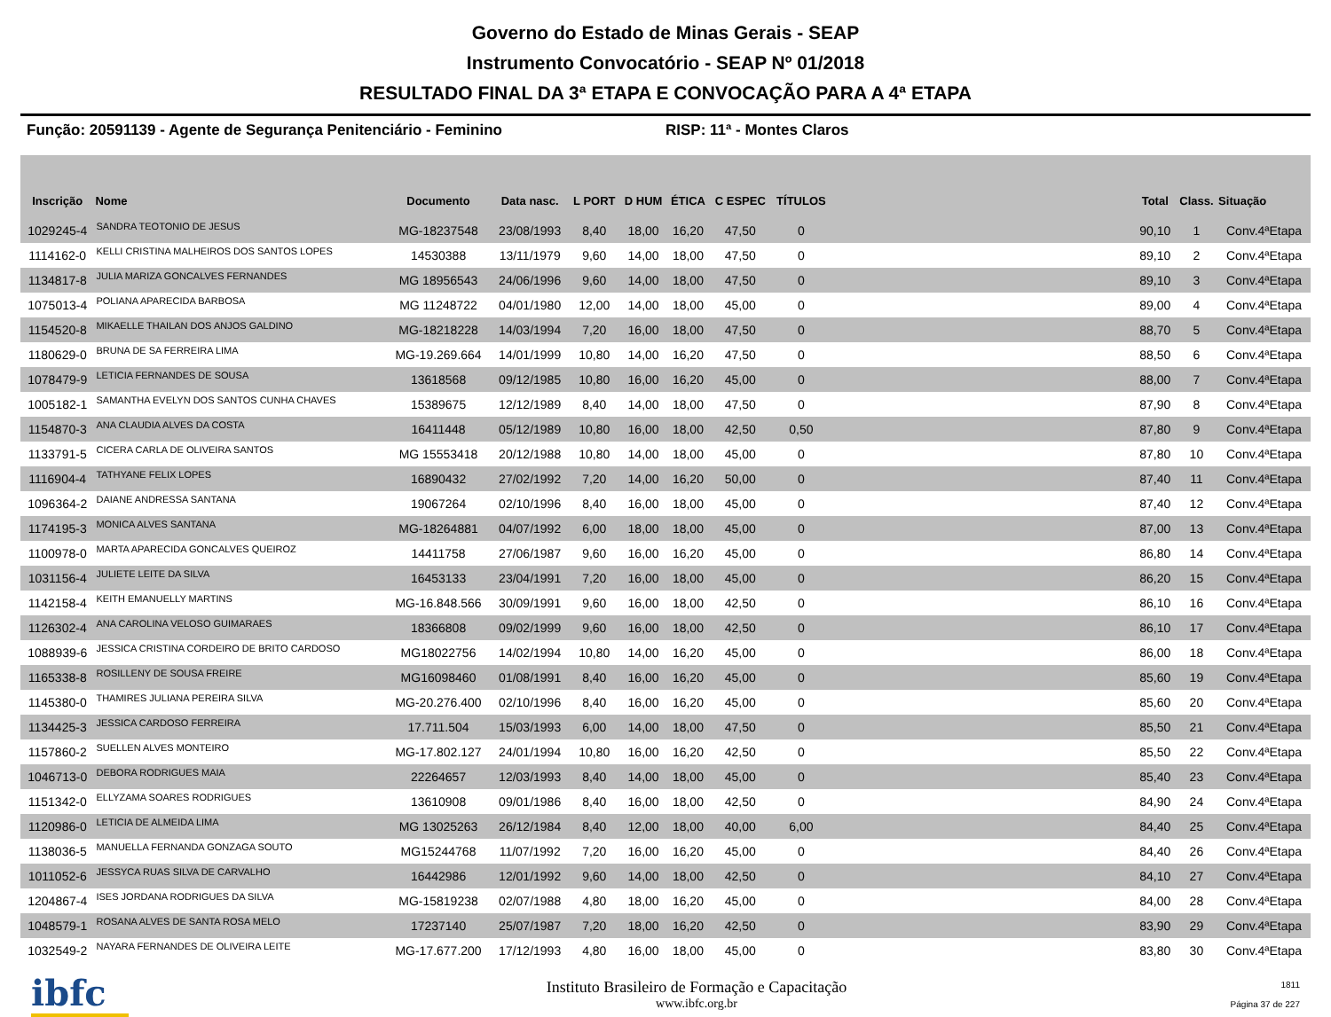Governo do Estado de Minas Gerais - SEAP
Instrumento Convocatório - SEAP Nº 01/2018
RESULTADO FINAL DA 3ª ETAPA E CONVOCAÇÃO PARA A 4ª ETAPA
Função: 20591139 - Agente de Segurança Penitenciário - Feminino RISP: 11ª - Montes Claros
| Inscrição | Nome | Documento | Data nasc. | L PORT | D HUM | ÉTICA | C ESPEC | TÍTULOS | | Total | Class. | Situação |
| --- | --- | --- | --- | --- | --- | --- | --- | --- | --- | --- | --- | --- |
| 1029245-4 | SANDRA TEOTONIO DE JESUS | MG-18237548 | 23/08/1993 | 8,40 | 18,00 | 16,20 | 47,50 | 0 | | 90,10 | 1 | Conv.4ªEtapa |
| 1114162-0 | KELLI CRISTINA MALHEIROS DOS SANTOS LOPES | 14530388 | 13/11/1979 | 9,60 | 14,00 | 18,00 | 47,50 | 0 | | 89,10 | 2 | Conv.4ªEtapa |
| 1134817-8 | JULIA MARIZA GONCALVES FERNANDES | MG 18956543 | 24/06/1996 | 9,60 | 14,00 | 18,00 | 47,50 | 0 | | 89,10 | 3 | Conv.4ªEtapa |
| 1075013-4 | POLIANA APARECIDA BARBOSA | MG 11248722 | 04/01/1980 | 12,00 | 14,00 | 18,00 | 45,00 | 0 | | 89,00 | 4 | Conv.4ªEtapa |
| 1154520-8 | MIKAELLE THAILAN DOS ANJOS GALDINO | MG-18218228 | 14/03/1994 | 7,20 | 16,00 | 18,00 | 47,50 | 0 | | 88,70 | 5 | Conv.4ªEtapa |
| 1180629-0 | BRUNA DE SA FERREIRA LIMA | MG-19.269.664 | 14/01/1999 | 10,80 | 14,00 | 16,20 | 47,50 | 0 | | 88,50 | 6 | Conv.4ªEtapa |
| 1078479-9 | LETICIA FERNANDES DE SOUSA | 13618568 | 09/12/1985 | 10,80 | 16,00 | 16,20 | 45,00 | 0 | | 88,00 | 7 | Conv.4ªEtapa |
| 1005182-1 | SAMANTHA EVELYN DOS SANTOS CUNHA CHAVES | 15389675 | 12/12/1989 | 8,40 | 14,00 | 18,00 | 47,50 | 0 | | 87,90 | 8 | Conv.4ªEtapa |
| 1154870-3 | ANA CLAUDIA ALVES DA COSTA | 16411448 | 05/12/1989 | 10,80 | 16,00 | 18,00 | 42,50 | 0,50 | | 87,80 | 9 | Conv.4ªEtapa |
| 1133791-5 | CICERA CARLA DE OLIVEIRA SANTOS | MG 15553418 | 20/12/1988 | 10,80 | 14,00 | 18,00 | 45,00 | 0 | | 87,80 | 10 | Conv.4ªEtapa |
| 1116904-4 | TATHYANE FELIX LOPES | 16890432 | 27/02/1992 | 7,20 | 14,00 | 16,20 | 50,00 | 0 | | 87,40 | 11 | Conv.4ªEtapa |
| 1096364-2 | DAIANE ANDRESSA SANTANA | 19067264 | 02/10/1996 | 8,40 | 16,00 | 18,00 | 45,00 | 0 | | 87,40 | 12 | Conv.4ªEtapa |
| 1174195-3 | MONICA ALVES SANTANA | MG-18264881 | 04/07/1992 | 6,00 | 18,00 | 18,00 | 45,00 | 0 | | 87,00 | 13 | Conv.4ªEtapa |
| 1100978-0 | MARTA APARECIDA GONCALVES QUEIROZ | 14411758 | 27/06/1987 | 9,60 | 16,00 | 16,20 | 45,00 | 0 | | 86,80 | 14 | Conv.4ªEtapa |
| 1031156-4 | JULIETE LEITE DA SILVA | 16453133 | 23/04/1991 | 7,20 | 16,00 | 18,00 | 45,00 | 0 | | 86,20 | 15 | Conv.4ªEtapa |
| 1142158-4 | KEITH EMANUELLY MARTINS | MG-16.848.566 | 30/09/1991 | 9,60 | 16,00 | 18,00 | 42,50 | 0 | | 86,10 | 16 | Conv.4ªEtapa |
| 1126302-4 | ANA CAROLINA VELOSO GUIMARAES | 18366808 | 09/02/1999 | 9,60 | 16,00 | 18,00 | 42,50 | 0 | | 86,10 | 17 | Conv.4ªEtapa |
| 1088939-6 | JESSICA CRISTINA CORDEIRO DE BRITO CARDOSO | MG18022756 | 14/02/1994 | 10,80 | 14,00 | 16,20 | 45,00 | 0 | | 86,00 | 18 | Conv.4ªEtapa |
| 1165338-8 | ROSILLENY DE SOUSA FREIRE | MG16098460 | 01/08/1991 | 8,40 | 16,00 | 16,20 | 45,00 | 0 | | 85,60 | 19 | Conv.4ªEtapa |
| 1145380-0 | THAMIRES JULIANA PEREIRA SILVA | MG-20.276.400 | 02/10/1996 | 8,40 | 16,00 | 16,20 | 45,00 | 0 | | 85,60 | 20 | Conv.4ªEtapa |
| 1134425-3 | JESSICA CARDOSO FERREIRA | 17.711.504 | 15/03/1993 | 6,00 | 14,00 | 18,00 | 47,50 | 0 | | 85,50 | 21 | Conv.4ªEtapa |
| 1157860-2 | SUELLEN ALVES MONTEIRO | MG-17.802.127 | 24/01/1994 | 10,80 | 16,00 | 16,20 | 42,50 | 0 | | 85,50 | 22 | Conv.4ªEtapa |
| 1046713-0 | DEBORA RODRIGUES MAIA | 22264657 | 12/03/1993 | 8,40 | 14,00 | 18,00 | 45,00 | 0 | | 85,40 | 23 | Conv.4ªEtapa |
| 1151342-0 | ELLYZAMA SOARES RODRIGUES | 13610908 | 09/01/1986 | 8,40 | 16,00 | 18,00 | 42,50 | 0 | | 84,90 | 24 | Conv.4ªEtapa |
| 1120986-0 | LETICIA DE ALMEIDA LIMA | MG 13025263 | 26/12/1984 | 8,40 | 12,00 | 18,00 | 40,00 | 6,00 | | 84,40 | 25 | Conv.4ªEtapa |
| 1138036-5 | MANUELLA FERNANDA GONZAGA SOUTO | MG15244768 | 11/07/1992 | 7,20 | 16,00 | 16,20 | 45,00 | 0 | | 84,40 | 26 | Conv.4ªEtapa |
| 1011052-6 | JESSYCA RUAS SILVA DE CARVALHO | 16442986 | 12/01/1992 | 9,60 | 14,00 | 18,00 | 42,50 | 0 | | 84,10 | 27 | Conv.4ªEtapa |
| 1204867-4 | ISES JORDANA RODRIGUES DA SILVA | MG-15819238 | 02/07/1988 | 4,80 | 18,00 | 16,20 | 45,00 | 0 | | 84,00 | 28 | Conv.4ªEtapa |
| 1048579-1 | ROSANA ALVES DE SANTA ROSA MELO | 17237140 | 25/07/1987 | 7,20 | 18,00 | 16,20 | 42,50 | 0 | | 83,90 | 29 | Conv.4ªEtapa |
| 1032549-2 | NAYARA FERNANDES DE OLIVEIRA LEITE | MG-17.677.200 | 17/12/1993 | 4,80 | 16,00 | 18,00 | 45,00 | 0 | | 83,80 | 30 | Conv.4ªEtapa |
ibfc
Instituto Brasileiro de Formação e Capacitação
www.ibfc.org.br
1811
Página 37 de 227